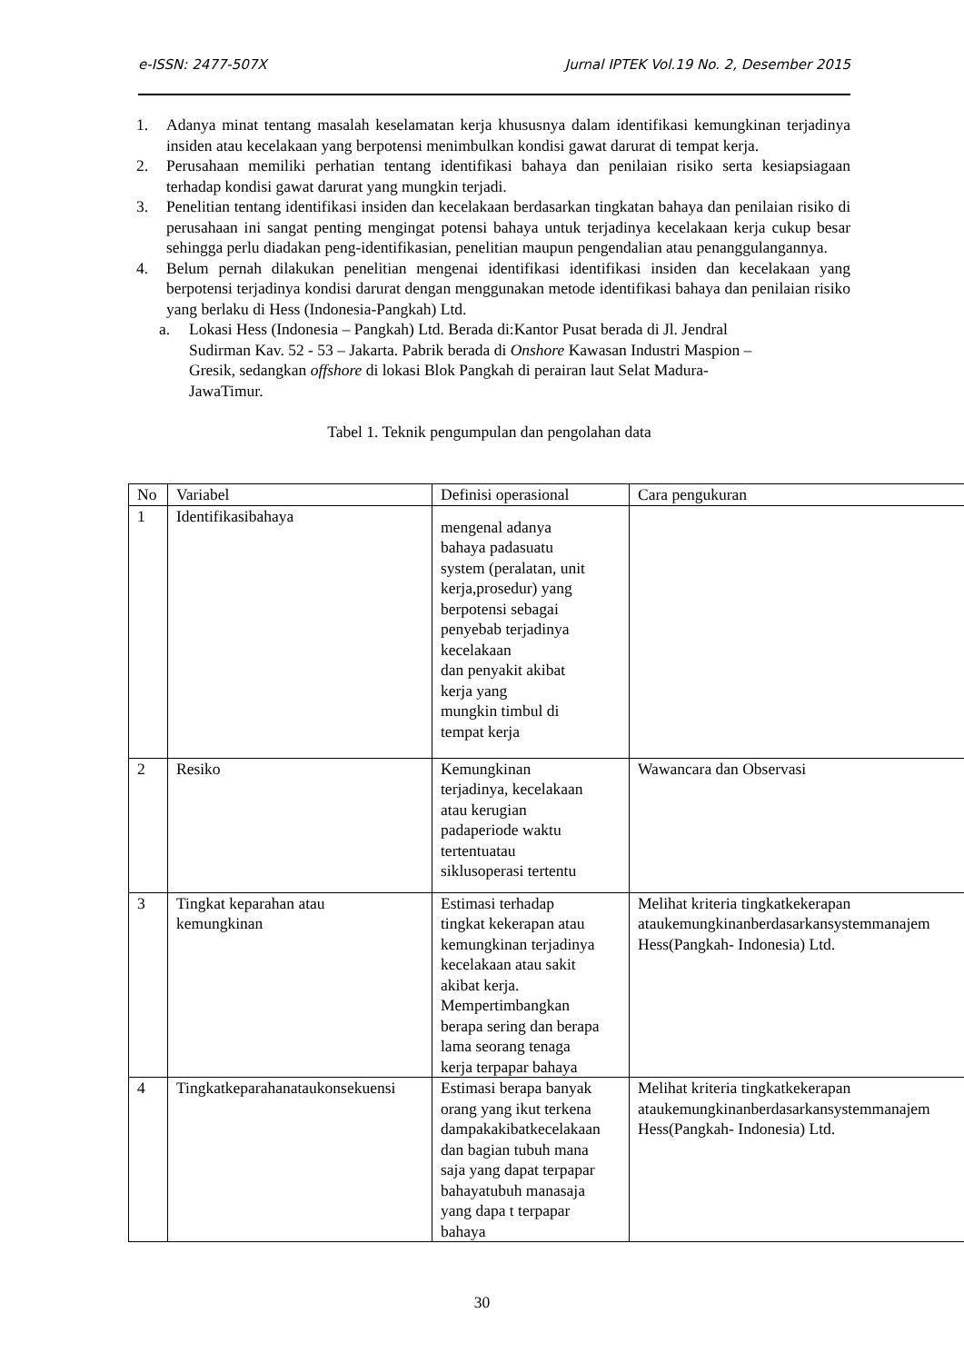e-ISSN: 2477-507X Jurnal IPTEK Vol.19 No. 2, Desember 2015
1. Adanya minat tentang masalah keselamatan kerja khususnya dalam identifikasi kemungkinan terjadinya insiden atau kecelakaan yang berpotensi menimbulkan kondisi gawat darurat di tempat kerja.
2. Perusahaan memiliki perhatian tentang identifikasi bahaya dan penilaian risiko serta kesiapsiagaan terhadap kondisi gawat darurat yang mungkin terjadi.
3. Penelitian tentang identifikasi insiden dan kecelakaan berdasarkan tingkatan bahaya dan penilaian risiko di perusahaan ini sangat penting mengingat potensi bahaya untuk terjadinya kecelakaan kerja cukup besar sehingga perlu diadakan peng-identifikasian, penelitian maupun pengendalian atau penanggulangannya.
4. Belum pernah dilakukan penelitian mengenai identifikasi identifikasi insiden dan kecelakaan yang berpotensi terjadinya kondisi darurat dengan menggunakan metode identifikasi bahaya dan penilaian risiko yang berlaku di Hess (Indonesia-Pangkah) Ltd.
a. Lokasi Hess (Indonesia – Pangkah) Ltd. Berada di:Kantor Pusat berada di Jl. Jendral
Sudirman Kav. 52 - 53 – Jakarta. Pabrik berada di Onshore Kawasan Industri Maspion –
Gresik, sedangkan offshore di lokasi Blok Pangkah di perairan laut Selat Madura-
JawaTimur.
Tabel 1. Teknik pengumpulan dan pengolahan data
| No | Variabel | Definisi operasional | Cara pengukuran |
| --- | --- | --- | --- |
| 1 | Identifikasibahaya | mengenal adanya bahaya padasuatu system (peralatan, unit kerja,prosedur) yang berpotensi sebagai penyebab terjadinya kecelakaan dan penyakit akibat kerja yang mungkin timbul di tempat kerja | |
| 2 | Resiko | Kemungkinan terjadinya, kecelakaan atau kerugian padaperiode waktu tertentuatau siklusoperasi tertentu | Wawancara dan Observasi |
| 3 | Tingkat keparahan atau kemungkinan | Estimasi terhadap tingkat kekerapan atau kemungkinan terjadinya kecelakaan atau sakit akibat kerja. Mempertimbangkan berapa sering dan berapa lama seorang tenaga kerja terpapar bahaya | Melihat kriteria tingkatkekerapan ataukemungkinanberdasarkansystemmanajem Hess(Pangkah- Indonesia) Ltd. |
| 4 | Tingkatkeparahanataukonsekuensi | Estimasi berapa banyak orang yang ikut terkena dampakakibatkecelakaan dan bagian tubuh mana saja yang dapat terpapar bahayatubuh manasaja yang dapa t terpapar bahaya | Melihat kriteria tingkatkekerapan ataukemungkinanberdasarkansystemmanajem Hess(Pangkah- Indonesia) Ltd. |
30